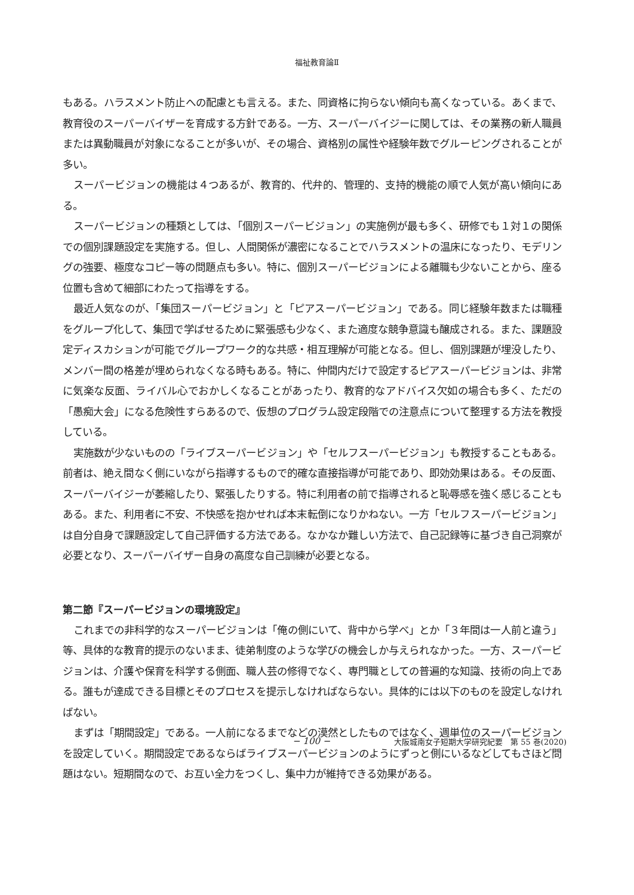福祉教育論Ⅱ
もある。ハラスメント防止への配慮とも言える。また、同資格に拘らない傾向も高くなっている。あくまで、教育役のスーパーバイザーを育成する方針である。一方、スーパーバイジーに関しては、その業務の新人職員または異動職員が対象になることが多いが、その場合、資格別の属性や経験年数でグルーピングされることが多い。
スーパービジョンの機能は４つあるが、教育的、代弁的、管理的、支持的機能の順で人気が高い傾向にある。
スーパービジョンの種類としては、「個別スーパービジョン」の実施例が最も多く、研修でも１対１の関係での個別課題設定を実施する。但し、人間関係が濃密になることでハラスメントの温床になったり、モデリングの強要、極度なコピー等の問題点も多い。特に、個別スーパービジョンによる離職も少ないことから、座る位置も含めて細部にわたって指導をする。
最近人気なのが、「集団スーパービジョン」と「ピアスーパービジョン」である。同じ経験年数または職種をグループ化して、集団で学ばせるために緊張感も少なく、また適度な競争意識も醸成される。また、課題設定ディスカションが可能でグループワーク的な共感・相互理解が可能となる。但し、個別課題が埋没したり、メンバー間の格差が埋められなくなる時もある。特に、仲間内だけで設定するピアスーパービジョンは、非常に気楽な反面、ライバル心でおかしくなることがあったり、教育的なアドバイス欠如の場合も多く、ただの「愚痴大会」になる危険性すらあるので、仮想のプログラム設定段階での注意点について整理する方法を教授している。
実施数が少ないものの「ライブスーパービジョン」や「セルフスーパービジョン」も教授することもある。前者は、絶え間なく側にいながら指導するもので的確な直接指導が可能であり、即効効果はある。その反面、スーパーバイジーが萎縮したり、緊張したりする。特に利用者の前で指導されると恥辱感を強く感じることもある。また、利用者に不安、不快感を抱かせれば本末転倒になりかねない。一方「セルフスーパービジョン」は自分自身で課題設定して自己評価する方法である。なかなか難しい方法で、自己記録等に基づき自己洞察が必要となり、スーパーバイザー自身の高度な自己訓練が必要となる。
第二節『スーパービジョンの環境設定』
これまでの非科学的なスーパービジョンは「俺の側にいて、背中から学べ」とか「３年間は一人前と違う」等、具体的な教育的提示のないまま、徒弟制度のような学びの機会しか与えられなかった。一方、スーパービジョンは、介護や保育を科学する側面、職人芸の修得でなく、専門職としての普遍的な知識、技術の向上である。誰もが達成できる目標とそのプロセスを提示しなければならない。具体的には以下のものを設定しなければない。
まずは「期間設定」である。一人前になるまでなどの漠然としたものではなく、週単位のスーパービジョンを設定していく。期間設定であるならばライブスーパービジョンのようにずっと側にいるなどしてもさほど問題はない。短期間なので、お互い全力をつくし、集中力が維持できる効果がある。
− 100 − 大阪城南女子短期大学研究紀要　第 55 巻(2020)